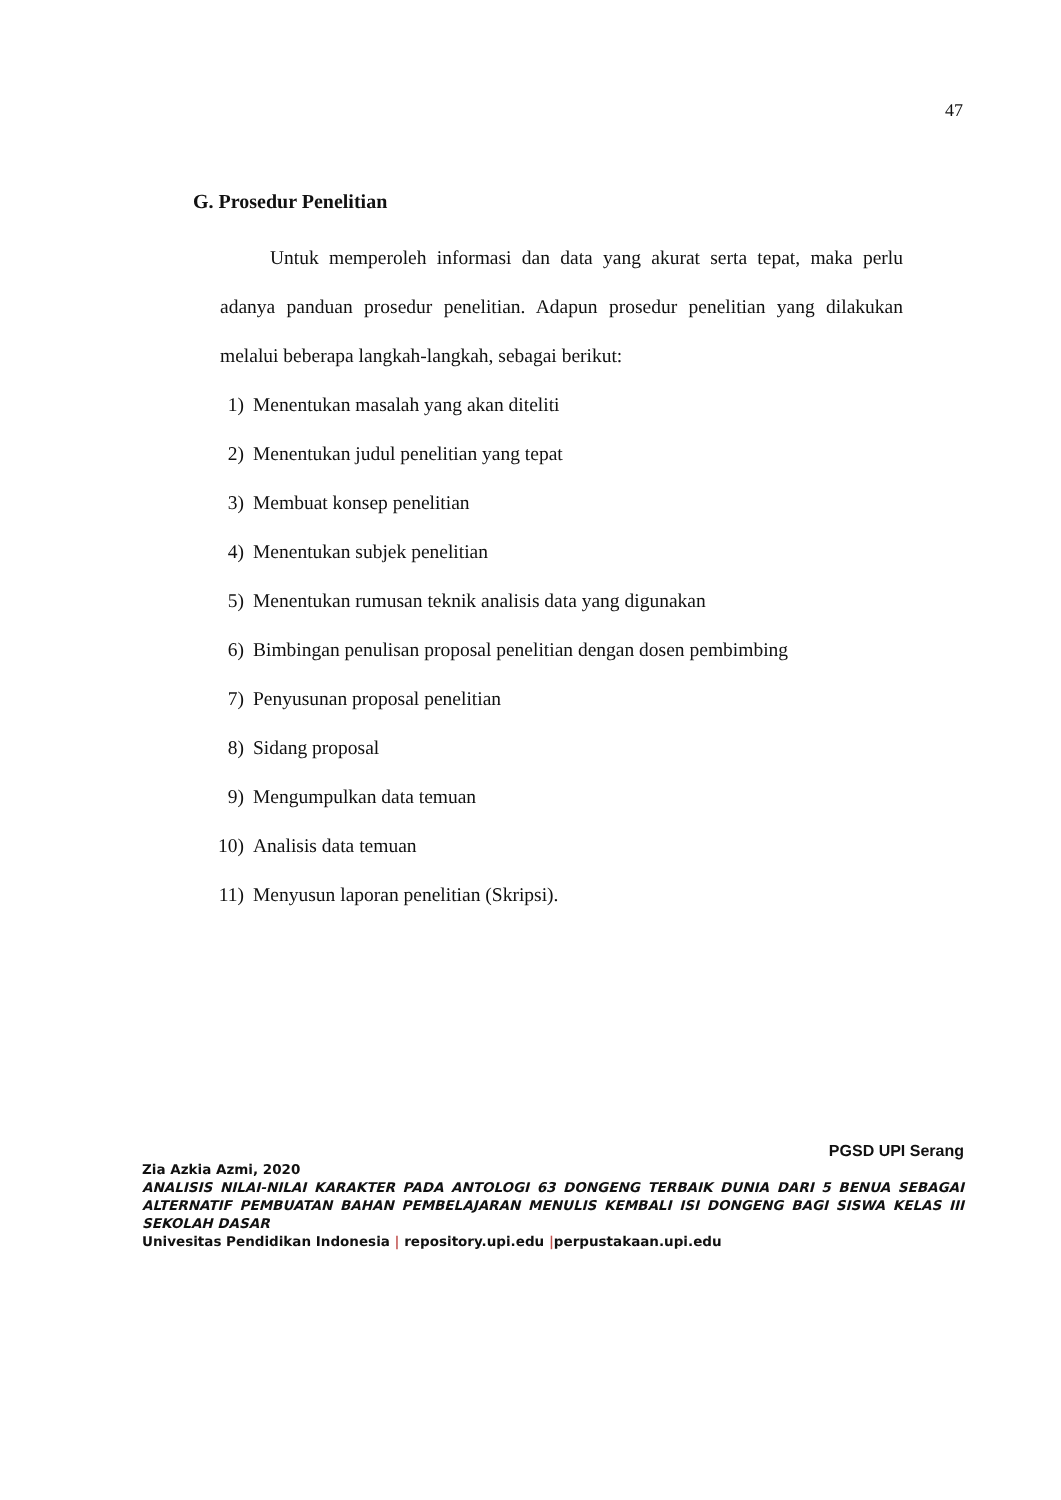47
G. Prosedur Penelitian
Untuk memperoleh informasi dan data yang akurat serta tepat, maka perlu adanya panduan prosedur penelitian. Adapun prosedur penelitian yang dilakukan melalui beberapa langkah-langkah, sebagai berikut:
1) Menentukan masalah yang akan diteliti
2) Menentukan judul penelitian yang tepat
3) Membuat konsep penelitian
4) Menentukan subjek penelitian
5) Menentukan rumusan teknik analisis data yang digunakan
6) Bimbingan penulisan proposal penelitian dengan dosen pembimbing
7) Penyusunan proposal penelitian
8) Sidang proposal
9) Mengumpulkan data temuan
10) Analisis data temuan
11) Menyusun laporan penelitian (Skripsi).
PGSD UPI Serang
Zia Azkia Azmi, 2020
ANALISIS NILAI-NILAI KARAKTER PADA ANTOLOGI 63 DONGENG TERBAIK DUNIA DARI 5 BENUA SEBAGAI ALTERNATIF PEMBUATAN BAHAN PEMBELAJARAN MENULIS KEMBALI ISI DONGENG BAGI SISWA KELAS III SEKOLAH DASAR
Univesitas Pendidikan Indonesia | repository.upi.edu |perpustakaan.upi.edu